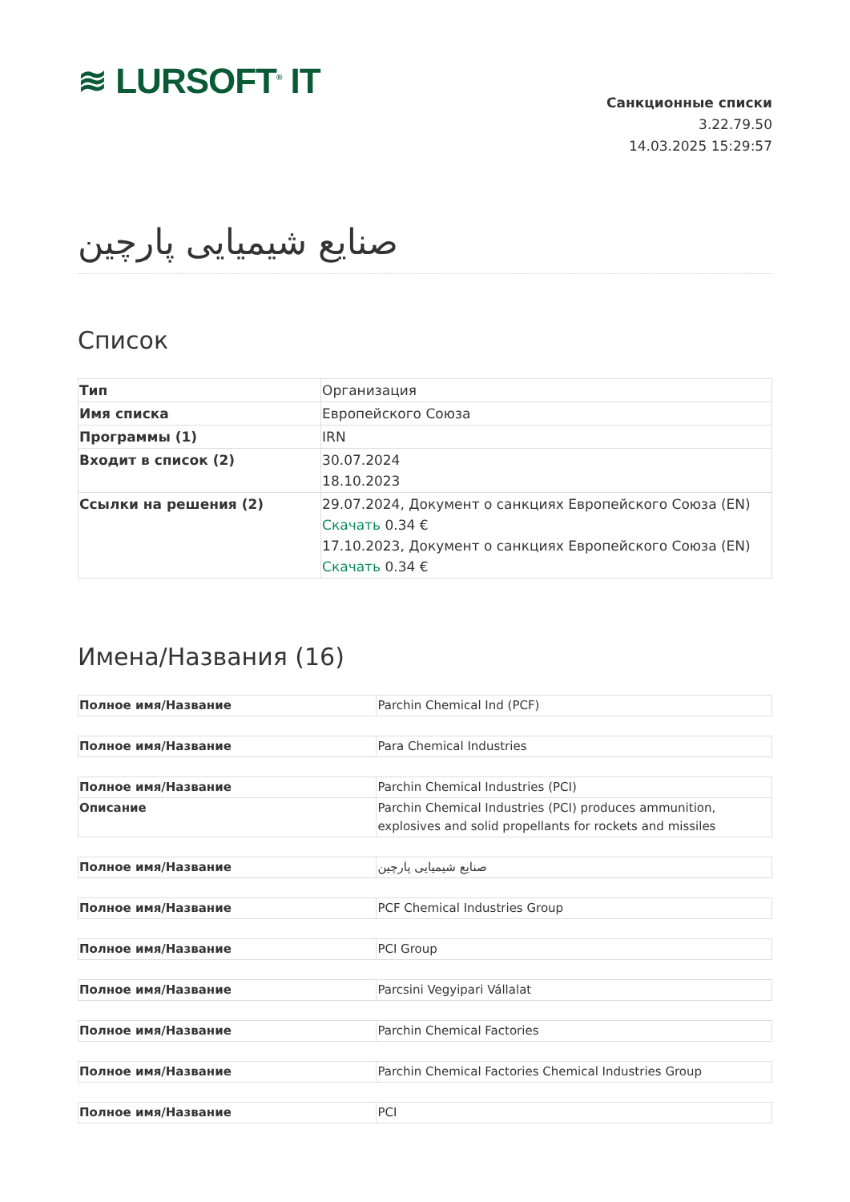≋ LURSOFT<sup>®</sup> IT
Санкционные списки
3.22.79.50
14.03.2025 15:29:57
صنایع شیمیایی پارچین
Список
| Тип | Организация |
| Имя списка | Европейского Союза |
| Программы (1) | IRN |
| Входит в список (2) | 30.07.2024 18.10.2023 |
| Ссылки на решения (2) | 29.07.2024, Документ о санкциях Европейского Союза (EN) Скачать 0.34 € 17.10.2023, Документ о санкциях Европейского Союза (EN) Скачать 0.34 € |
Имена/Названия (16)
| Полное имя/Название | Parchin Chemical Ind (PCF) |
| Полное имя/Название | Para Chemical Industries |
| Полное имя/Название | Parchin Chemical Industries (PCI) |
| Описание | Parchin Chemical Industries (PCI) produces ammunition, explosives and solid propellants for rockets and missiles |
| Полное имя/Название | صنایع شیمیایی پارچین |
| Полное имя/Название | PCF Chemical Industries Group |
| Полное имя/Название | PCI Group |
| Полное имя/Название | Parcsini Vegyipari Vállalat |
| Полное имя/Название | Parchin Chemical Factories |
| Полное имя/Название | Parchin Chemical Factories Chemical Industries Group |
| Полное имя/Название | PCI |